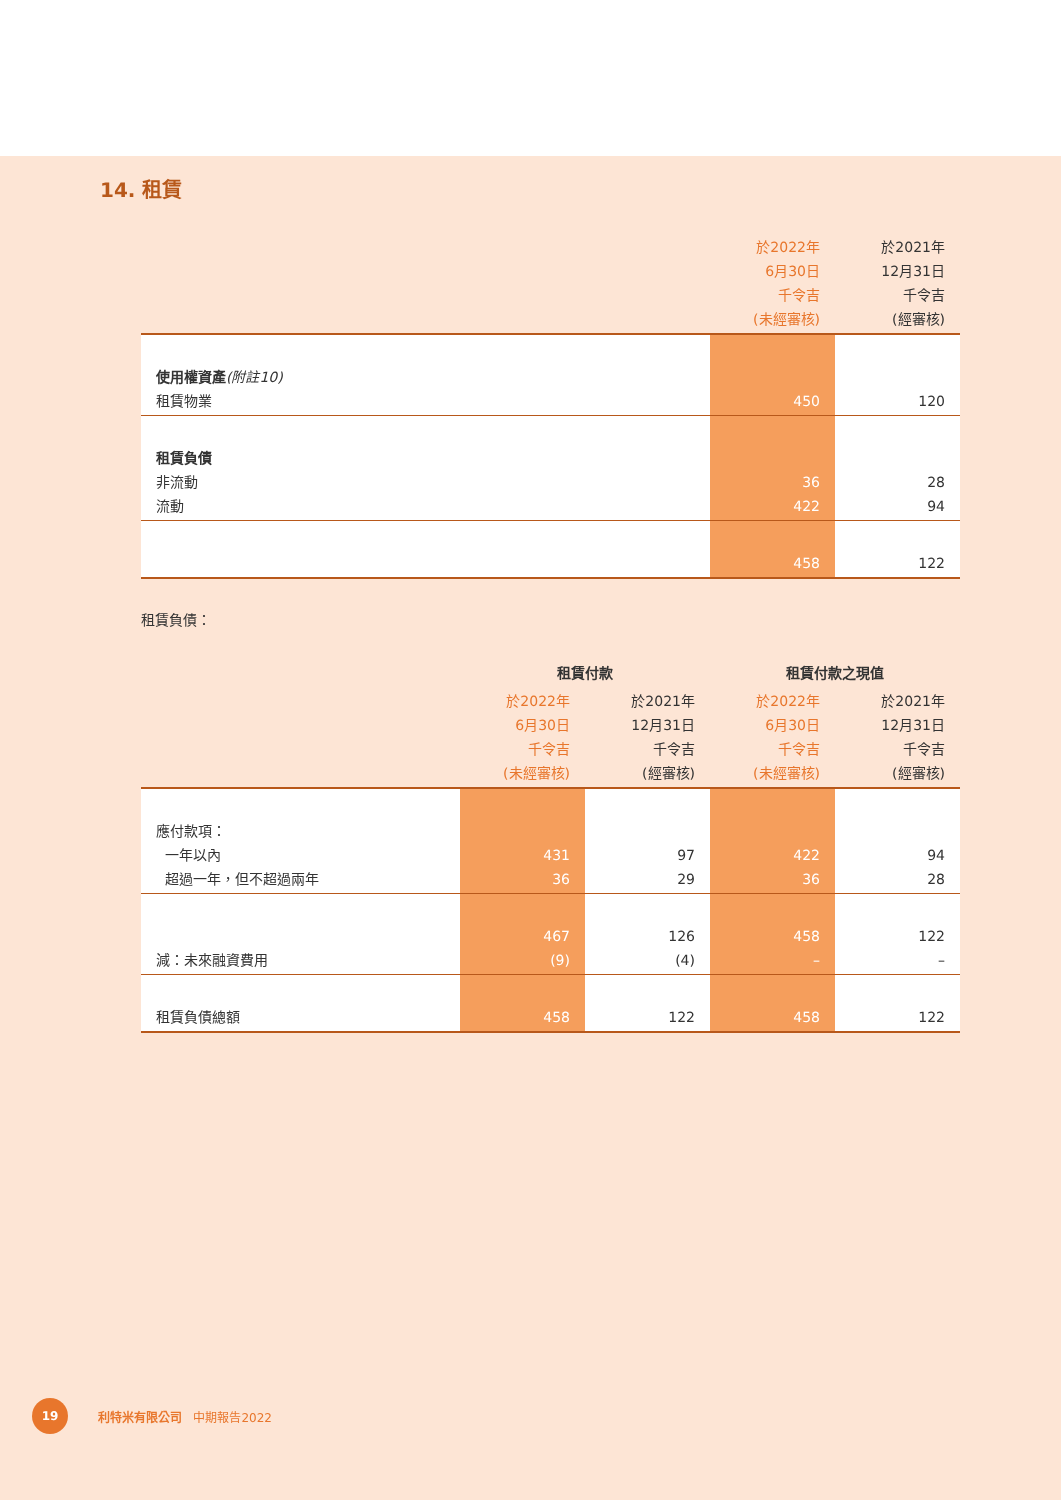14. 租賃
| | 於2022年 6月30日 千令吉 (未經審核) | 於2021年 12月31日 千令吉 (經審核) |
| --- | --- | --- |
| 使用權資產 (附註10) 租賃物業 | 450 | 120 |
| 租賃負債 非流動 流動 | 36 422 | 28 94 |
| | 458 | 122 |
租賃負債：
| | 租賃付款 | | 租賃付款之現值 | |
| --- | --- | --- | --- | --- |
| | 於2022年 6月30日 千令吉 (未經審核) | 於2021年 12月31日 千令吉 (經審核) | 於2022年 6月30日 千令吉 (未經審核) | 於2021年 12月31日 千令吉 (經審核) |
| 應付款項： 一年以內 超過一年，但不超過兩年 | 431 36 | 97 29 | 422 36 | 94 28 |
| 減：未來融資費用 | 467 (9) | 126 (4) | 458 – | 122 – |
| 租賃負債總額 | 458 | 122 | 458 | 122 |
19
利特米有限公司 中期報告2022